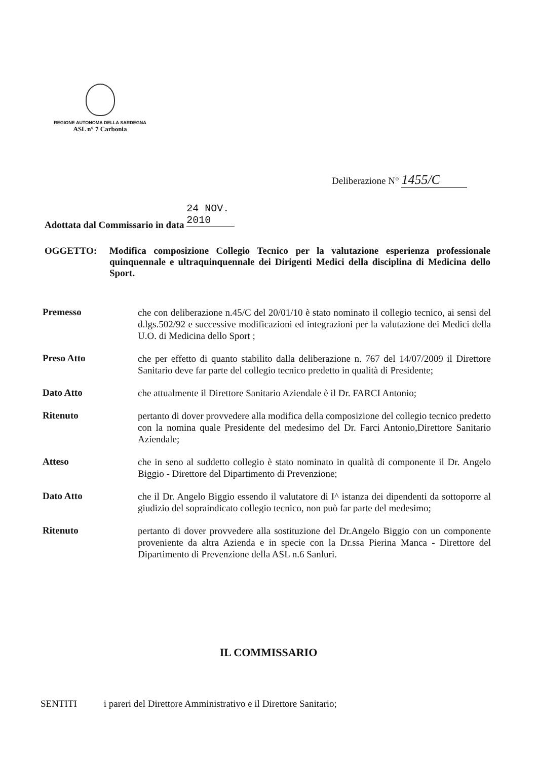REGIONE AUTONOMA DELLA SARDEGNA
ASL n° 7 Carbonia
Deliberazione N° 1455/C
Adottata dal Commissario in data 24 NOV. 2010
OGGETTO: Modifica composizione Collegio Tecnico per la valutazione esperienza professionale quinquennale e ultraquinquennale dei Dirigenti Medici della disciplina di Medicina dello Sport.
Premesso
che con deliberazione n.45/C del 20/01/10 è stato nominato il collegio tecnico, ai sensi del d.lgs.502/92 e successive modificazioni ed integrazioni per la valutazione dei Medici della U.O. di Medicina dello Sport ;
Preso Atto
che per effetto di quanto stabilito dalla deliberazione n. 767 del 14/07/2009 il Direttore Sanitario deve far parte del collegio tecnico predetto in qualità di Presidente;
Dato Atto
che attualmente il Direttore Sanitario Aziendale è il Dr. FARCI Antonio;
Ritenuto
pertanto di dover provvedere alla modifica della composizione del collegio tecnico predetto con la nomina quale Presidente del medesimo del Dr. Farci Antonio,Direttore Sanitario Aziendale;
Atteso
che in seno al suddetto collegio è stato nominato in qualità di componente il Dr. Angelo Biggio - Direttore del Dipartimento di Prevenzione;
Dato Atto
che il Dr. Angelo Biggio essendo il valutatore di I^ istanza dei dipendenti da sottoporre al giudizio del sopraindicato collegio tecnico, non può far parte del medesimo;
Ritenuto
pertanto di dover provvedere alla sostituzione del Dr.Angelo Biggio con un componente proveniente da altra Azienda e in specie con la Dr.ssa Pierina Manca - Direttore del Dipartimento di Prevenzione della ASL n.6 Sanluri.
IL COMMISSARIO
SENTITI i pareri del Direttore Amministrativo e il Direttore Sanitario;